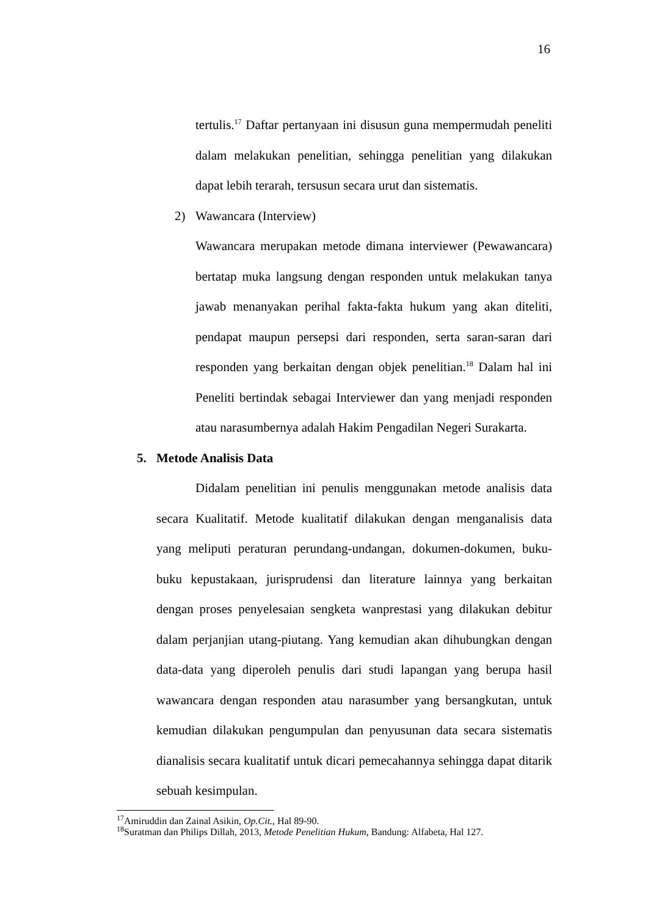16
tertulis.<sup>17</sup> Daftar pertanyaan ini disusun guna mempermudah peneliti dalam melakukan penelitian, sehingga penelitian yang dilakukan dapat lebih terarah, tersusun secara urut dan sistematis.
2) Wawancara (Interview)
Wawancara merupakan metode dimana interviewer (Pewawancara) bertatap muka langsung dengan responden untuk melakukan tanya jawab menanyakan perihal fakta-fakta hukum yang akan diteliti, pendapat maupun persepsi dari responden, serta saran-saran dari responden yang berkaitan dengan objek penelitian.<sup>18</sup> Dalam hal ini Peneliti bertindak sebagai Interviewer dan yang menjadi responden atau narasumbernya adalah Hakim Pengadilan Negeri Surakarta.
5. Metode Analisis Data
Didalam penelitian ini penulis menggunakan metode analisis data secara Kualitatif. Metode kualitatif dilakukan dengan menganalisis data yang meliputi peraturan perundang-undangan, dokumen-dokumen, buku-buku kepustakaan, jurisprudensi dan literature lainnya yang berkaitan dengan proses penyelesaian sengketa wanprestasi yang dilakukan debitur dalam perjanjian utang-piutang. Yang kemudian akan dihubungkan dengan data-data yang diperoleh penulis dari studi lapangan yang berupa hasil wawancara dengan responden atau narasumber yang bersangkutan, untuk kemudian dilakukan pengumpulan dan penyusunan data secara sistematis dianalisis secara kualitatif untuk dicari pemecahannya sehingga dapat ditarik sebuah kesimpulan.
<sup>17</sup> Amiruddin dan Zainal Asikin, Op.Cit., Hal 89-90.
<sup>18</sup> Suratman dan Philips Dillah, 2013, Metode Penelitian Hukum, Bandung: Alfabeta, Hal 127.